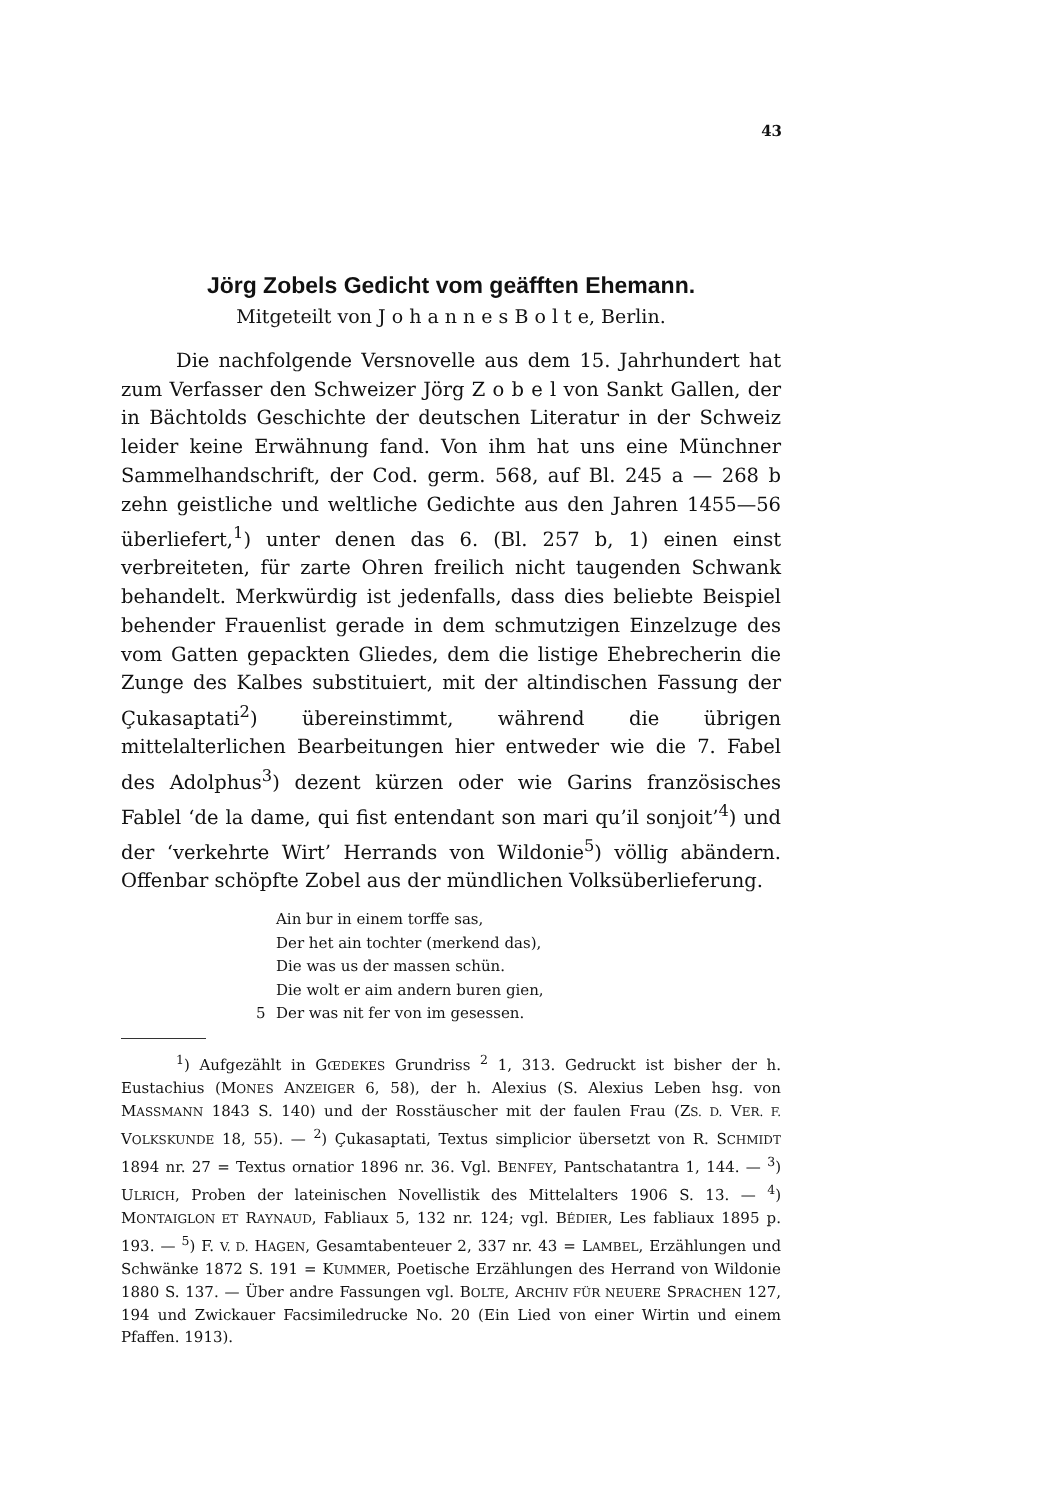43
Jörg Zobels Gedicht vom geäfften Ehemann.
Mitgeteilt von J o h a n n e s B o l t e, Berlin.
Die nachfolgende Versnovelle aus dem 15. Jahrhundert hat zum Verfasser den Schweizer Jörg Z o b e l von Sankt Gallen, der in Bächtolds Geschichte der deutschen Literatur in der Schweiz leider keine Erwähnung fand. Von ihm hat uns eine Münchner Sammelhandschrift, der Cod. germ. 568, auf Bl. 245 a — 268 b zehn geistliche und weltliche Gedichte aus den Jahren 1455—56 überliefert,<sup>1</sup>) unter denen das 6. (Bl. 257 b, 1) einen einst verbreiteten, für zarte Ohren freilich nicht taugenden Schwank behandelt. Merkwürdig ist jedenfalls, dass dies beliebte Beispiel behender Frauenlist gerade in dem schmutzigen Einzelzuge des vom Gatten gepackten Gliedes, dem die listige Ehebrecherin die Zunge des Kalbes substituiert, mit der altindischen Fassung der Çukasaptati<sup>2</sup>) übereinstimmt, während die übrigen mittelalterlichen Bearbeitungen hier entweder wie die 7. Fabel des Adolphus<sup>3</sup>) dezent kürzen oder wie Garins französisches Fablel ‘de la dame, qui fist entendant son mari qu’il sonjoit’<sup>4</sup>) und der ‘verkehrte Wirt’ Herrands von Wildonie<sup>5</sup>) völlig abändern. Offenbar schöpfte Zobel aus der mündlichen Volksüberlieferung.
Ain bur in einem torffe sas,
Der het ain tochter (merkend das),
Die was us der massen schün.
Die wolt er aim andern buren gien,
5 Der was nit fer von im gesessen.
<sup>1</sup>) Aufgezählt in GŒDEKES Grundriss <sup>2</sup> 1, 313. Gedruckt ist bisher der h. Eustachius (MONES ANZEIGER 6, 58), der h. Alexius (S. Alexius Leben hsg. von MASSMANN 1843 S. 140) und der Rosstäuscher mit der faulen Frau (ZS. D. VER. F. VOLKSKUNDE 18, 55). — <sup>2</sup>) Çukasaptati, Textus simplicior übersetzt von R. SCHMIDT 1894 nr. 27 = Textus ornatior 1896 nr. 36. Vgl. BENFEY, Pantschatantra 1, 144. — <sup>3</sup>) ULRICH, Proben der lateinischen Novellistik des Mittelalters 1906 S. 13. — <sup>4</sup>) MONTAIGLON ET RAYNAUD, Fabliaux 5, 132 nr. 124; vgl. BÉDIER, Les fabliaux 1895 p. 193. — <sup>5</sup>) F. V. D. HAGEN, Gesamtabenteuer 2, 337 nr. 43 = LAMBEL, Erzählungen und Schwänke 1872 S. 191 = KUMMER, Poetische Erzählungen des Herrand von Wildonie 1880 S. 137. — Über andre Fassungen vgl. BOLTE, ARCHIV FÜR NEUERE SPRACHEN 127, 194 und Zwickauer Facsimiledrucke No. 20 (Ein Lied von einer Wirtin und einem Pfaffen. 1913).